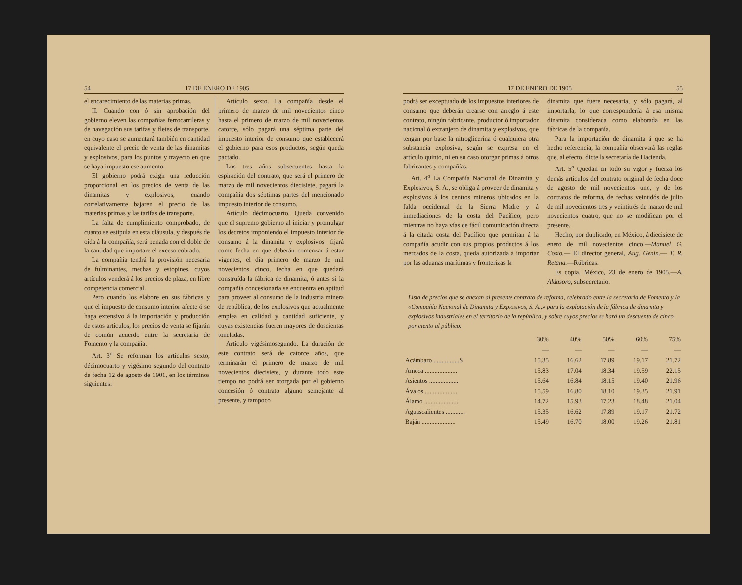54 17 DE ENERO DE 1905
el encarecimiento de las materias primas.
II. Cuando con ó sin aprobación del gobierno eleven las compañías ferrocarrileras y de navegación sus tarifas y fletes de transporte, en cuyo caso se aumentará también en cantidad equivalente el precio de venta de las dinamitas y explosivos, para los puntos y trayecto en que se haya impuesto ese aumento.
El gobierno podrá exigir una reducción proporcional en los precios de venta de las dinamitas y explosivos, cuando correlativamente bajaren el precio de las materias primas y las tarifas de transporte.
La falta de cumplimiento comprobado, de cuanto se estipula en esta cláusula, y después de oída á la compañía, será penada con el doble de la cantidad que importare el exceso cobrado.
La compañía tendrá la provisión necesaria de fulminantes, mechas y estopines, cuyos artículos venderá á los precios de plaza, en libre competencia comercial.
Pero cuando los elabore en sus fábricas y que el impuesto de consumo interior afecte ó se haga extensivo á la importación y producción de estos artículos, los precios de venta se fijarán de común acuerdo entre la secretaría de Fomento y la compañía.
Art. 3<sup>o</sup> Se reforman los artículos sexto, décimocuarto y vigésimo segundo del contrato de fecha 12 de agosto de 1901, en los términos siguientes:
Artículo sexto. La compañía desde el primero de marzo de mil novecientos cinco hasta el primero de marzo de mil novecientos catorce, sólo pagará una séptima parte del impuesto interior de consumo que establecerá el gobierno para esos productos, según queda pactado.
Los tres años subsecuentes hasta la espiración del contrato, que será el primero de marzo de mil novecientos diecisiete, pagará la compañía dos séptimas partes del mencionado impuesto interior de consumo.
Artículo décimocuarto. Queda convenido que el supremo gobierno al iniciar y promulgar los decretos imponiendo el impuesto interior de consumo á la dinamita y explosivos, fijará como fecha en que deberán comenzar á estar vigentes, el día primero de marzo de mil novecientos cinco, fecha en que quedará construída la fábrica de dinamita, ó antes si la compañía concesionaria se encuentra en aptitud para proveer al consumo de la industria minera de república, de los explosivos que actualmente emplea en calidad y cantidad suficiente, y cuyas existencias fueren mayores de doscientas toneladas.
Artículo vigésimosegundo. La duración de este contrato será de catorce años, que terminarán el primero de marzo de mil novecientos diecisiete, y durante todo este tiempo no podrá ser otorgada por el gobierno concesión ó contrato alguno semejante al presente, y tampoco
17 DE ENERO DE 1905 55
podrá ser exceptuado de los impuestos interiores de consumo que deberán crearse con arreglo á este contrato, ningún fabricante, productor ó importador nacional ó extranjero de dinamita y explosivos, que tengan por base la nitroglicerina ó cualquiera otra substancia explosiva, según se expresa en el artículo quinto, ni en su caso otorgar primas á otros fabricantes y compañías.
Art. 4<sup>o</sup> La Compañía Nacional de Dinamita y Explosivos, S. A., se obliga á proveer de dinamita y explosivos á los centros mineros ubicados en la falda occidental de la Sierra Madre y á inmediaciones de la costa del Pacífico; pero mientras no haya vías de fácil comunicación directa á la citada costa del Pacífico que permitan á la compañía acudir con sus propios productos á los mercados de la costa, queda autorizada á importar por las aduanas marítimas y fronterizas la
dinamita que fuere necesaria, y sólo pagará, al importarla, lo que correspondería á esa misma dinamita considerada como elaborada en las fábricas de la compañía.
Para la importación de dinamita á que se ha hecho referencia, la compañía observará las reglas que, al efecto, dicte la secretaría de Hacienda.
Art. 5<sup>o</sup> Quedan en todo su vigor y fuerza los demás artículos del contrato original de fecha doce de agosto de mil novecientos uno, y de los contratos de reforma, de fechas veintidós de julio de mil novecientos tres y veintitrés de marzo de mil novecientos cuatro, que no se modifican por el presente.
Hecho, por duplicado, en México, á diecisiete de enero de mil novecientos cinco.—Manuel G. Cosío.— El director general, Aug. Genin.— T. R. Retana.—Rúbricas.
Es copia. México, 23 de enero de 1905.—A. Aldasoro, subsecretario.
Lista de precios que se anexan al presente contrato de reforma, celebrado entre la secretaría de Fomento y la «Compañía Nacional de Dinamita y Explosivos, S. A.,» para la explotación de la fábrica de dinamita y explosivos industriales en el territorio de la república, y sobre cuyos precios se hará un descuento de cinco por ciento al público.
| | 30% | 40% | 50% | 60% | 75% |
| --- | --- | --- | --- | --- | --- |
| | — | — | — | — | — |
| Acámbaro ................$ | 15.35 | 16.62 | 17.89 | 19.17 | 21.72 |
| Ameca .................... | 15.83 | 17.04 | 18.34 | 19.59 | 22.15 |
| Asientos .................. | 15.64 | 16.84 | 18.15 | 19.40 | 21.96 |
| Ávalos .................... | 15.59 | 16.80 | 18.10 | 19.35 | 21.91 |
| Álamo ..................... | 14.72 | 15.93 | 17.23 | 18.48 | 21.04 |
| Aguascalientes ............ | 15.35 | 16.62 | 17.89 | 19.17 | 21.72 |
| Baján ..................... | 15.49 | 16.70 | 18.00 | 19.26 | 21.81 |